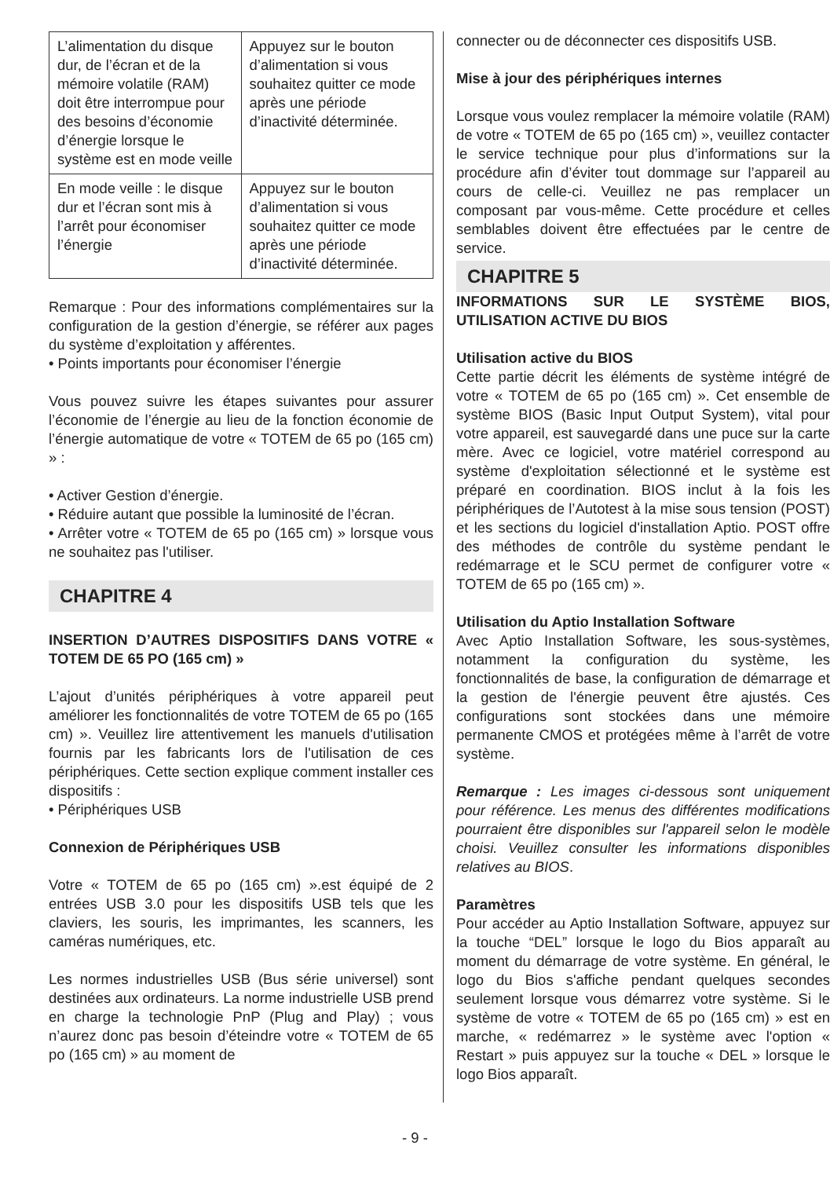| L’alimentation du disque dur, de l’écran et de la mémoire volatile (RAM) doit être interrompue pour des besoins d’économie d’énergie lorsque le système est en mode veille | Appuyez sur le bouton d’alimentation si vous souhaitez quitter ce mode après une période d’inactivité déterminée. |
| En mode veille : le disque dur et l’écran sont mis à l’arrêt pour économiser l’énergie | Appuyez sur le bouton d’alimentation si vous souhaitez quitter ce mode après une période d’inactivité déterminée. |
Remarque : Pour des informations complémentaires sur la configuration de la gestion d’énergie, se référer aux pages du système d’exploitation y afférentes.
• Points importants pour économiser l’énergie
Vous pouvez suivre les étapes suivantes pour assurer l’économie de l’énergie au lieu de la fonction économie de l’énergie automatique de votre « TOTEM de 65 po (165 cm) » :
• Activer Gestion d’énergie.
• Réduire autant que possible la luminosité de l’écran.
• Arrêter votre « TOTEM de 65 po (165 cm) » lorsque vous ne souhaitez pas l'utiliser.
CHAPITRE 4
INSERTION D’AUTRES DISPOSITIFS DANS VOTRE « TOTEM DE 65 PO (165 cm) »
L’ajout d’unités périphériques à votre appareil peut améliorer les fonctionnalités de votre TOTEM de 65 po (165 cm) ». Veuillez lire attentivement les manuels d'utilisation fournis par les fabricants lors de l'utilisation de ces périphériques. Cette section explique comment installer ces dispositifs :
• Périphériques USB
Connexion de Périphériques USB
Votre « TOTEM de 65 po (165 cm) ».est équipé de 2 entrées USB 3.0 pour les dispositifs USB tels que les claviers, les souris, les imprimantes, les scanners, les caméras numériques, etc.
Les normes industrielles USB (Bus série universel) sont destinées aux ordinateurs. La norme industrielle USB prend en charge la technologie PnP (Plug and Play) ; vous n’aurez donc pas besoin d’éteindre votre « TOTEM de 65 po (165 cm) » au moment de
connecter ou de déconnecter ces dispositifs USB.
Mise à jour des périphériques internes
Lorsque vous voulez remplacer la mémoire volatile (RAM) de votre « TOTEM de 65 po (165 cm) », veuillez contacter
le service technique pour plus d’informations sur la procédure afin d’éviter tout dommage sur l’appareil au cours de celle-ci. Veuillez ne pas remplacer un composant par vous-même. Cette procédure et celles semblables doivent être effectuées par le centre de service.
CHAPITRE 5
INFORMATIONS SUR LE SYSTÈME BIOS, UTILISATION ACTIVE DU BIOS
Utilisation active du BIOS
Cette partie décrit les éléments de système intégré de votre « TOTEM de 65 po (165 cm) ». Cet ensemble de système BIOS (Basic Input Output System), vital pour votre appareil, est sauvegardé dans une puce sur la carte mère. Avec ce logiciel, votre matériel correspond au système d'exploitation sélectionné et le système est préparé en coordination. BIOS inclut à la fois les périphériques de l’Autotest à la mise sous tension (POST) et les sections du logiciel d'installation Aptio. POST offre des méthodes de contrôle du système pendant le redémarrage et le SCU permet de configurer votre « TOTEM de 65 po (165 cm) ».
Utilisation du Aptio Installation Software
Avec Aptio Installation Software, les sous-systèmes, notamment la configuration du système, les fonctionnalités de base, la configuration de démarrage et la gestion de l'énergie peuvent être ajustés. Ces configurations sont stockées dans une mémoire permanente CMOS et protégées même à l’arrêt de votre système.
Remarque : Les images ci-dessous sont uniquement pour référence. Les menus des différentes modifications pourraient être disponibles sur l'appareil selon le modèle choisi. Veuillez consulter les informations disponibles relatives au BIOS.
Paramètres
Pour accéder au Aptio Installation Software, appuyez sur la touche “DEL” lorsque le logo du Bios apparaît au moment du démarrage de votre système. En général, le logo du Bios s'affiche pendant quelques secondes seulement lorsque vous démarrez votre système. Si le système de votre « TOTEM de 65 po (165 cm) » est en marche, « redémarrez » le système avec l'option « Restart » puis appuyez sur la touche « DEL » lorsque le logo Bios apparaît.
- 9 -